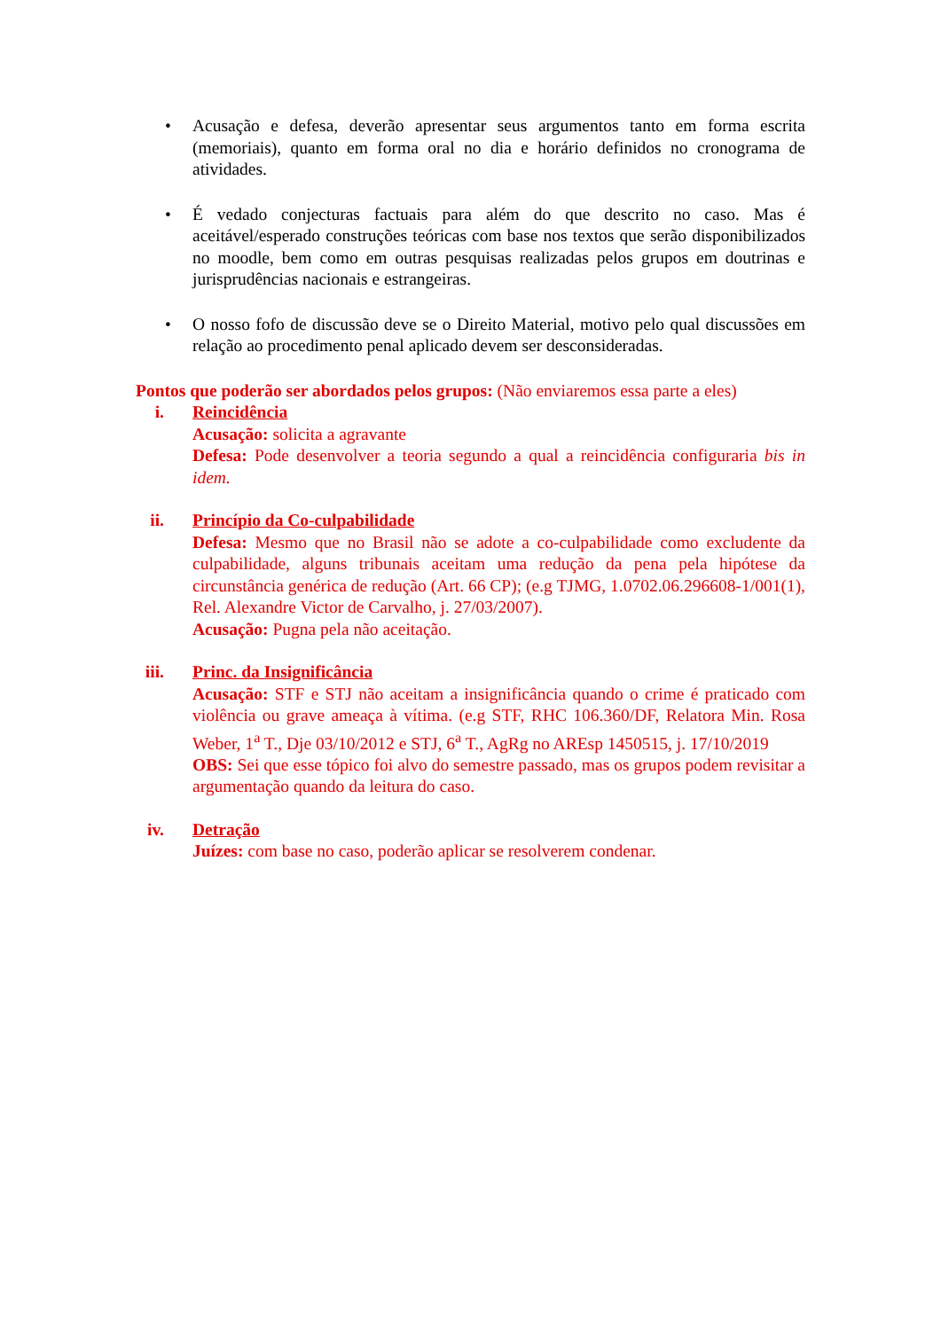• Acusação e defesa, deverão apresentar seus argumentos tanto em forma escrita (memoriais), quanto em forma oral no dia e horário definidos no cronograma de atividades.
• É vedado conjecturas factuais para além do que descrito no caso. Mas é aceitável/esperado construções teóricas com base nos textos que serão disponibilizados no moodle, bem como em outras pesquisas realizadas pelos grupos em doutrinas e jurisprudências nacionais e estrangeiras.
• O nosso fofo de discussão deve se o Direito Material, motivo pelo qual discussões em relação ao procedimento penal aplicado devem ser desconsideradas.
Pontos que poderão ser abordados pelos grupos: (Não enviaremos essa parte a eles)
i. Reincidência
Acusação: solicita a agravante
Defesa: Pode desenvolver a teoria segundo a qual a reincidência configuraria bis in idem.
ii. Princípio da Co-culpabilidade
Defesa: Mesmo que no Brasil não se adote a co-culpabilidade como excludente da culpabilidade, alguns tribunais aceitam uma redução da pena pela hipótese da circunstância genérica de redução (Art. 66 CP); (e.g TJMG, 1.0702.06.296608-1/001(1), Rel. Alexandre Victor de Carvalho, j. 27/03/2007).
Acusação: Pugna pela não aceitação.
iii. Princ. da Insignificância
Acusação: STF e STJ não aceitam a insignificância quando o crime é praticado com violência ou grave ameaça à vítima. (e.g STF, RHC 106.360/DF, Relatora Min. Rosa Weber, 1<sup>a</sup> T., Dje 03/10/2012 e STJ, 6<sup>a</sup> T., AgRg no AREsp 1450515, j. 17/10/2019
OBS: Sei que esse tópico foi alvo do semestre passado, mas os grupos podem revisitar a argumentação quando da leitura do caso.
iv. Detração
Juízes: com base no caso, poderão aplicar se resolverem condenar.